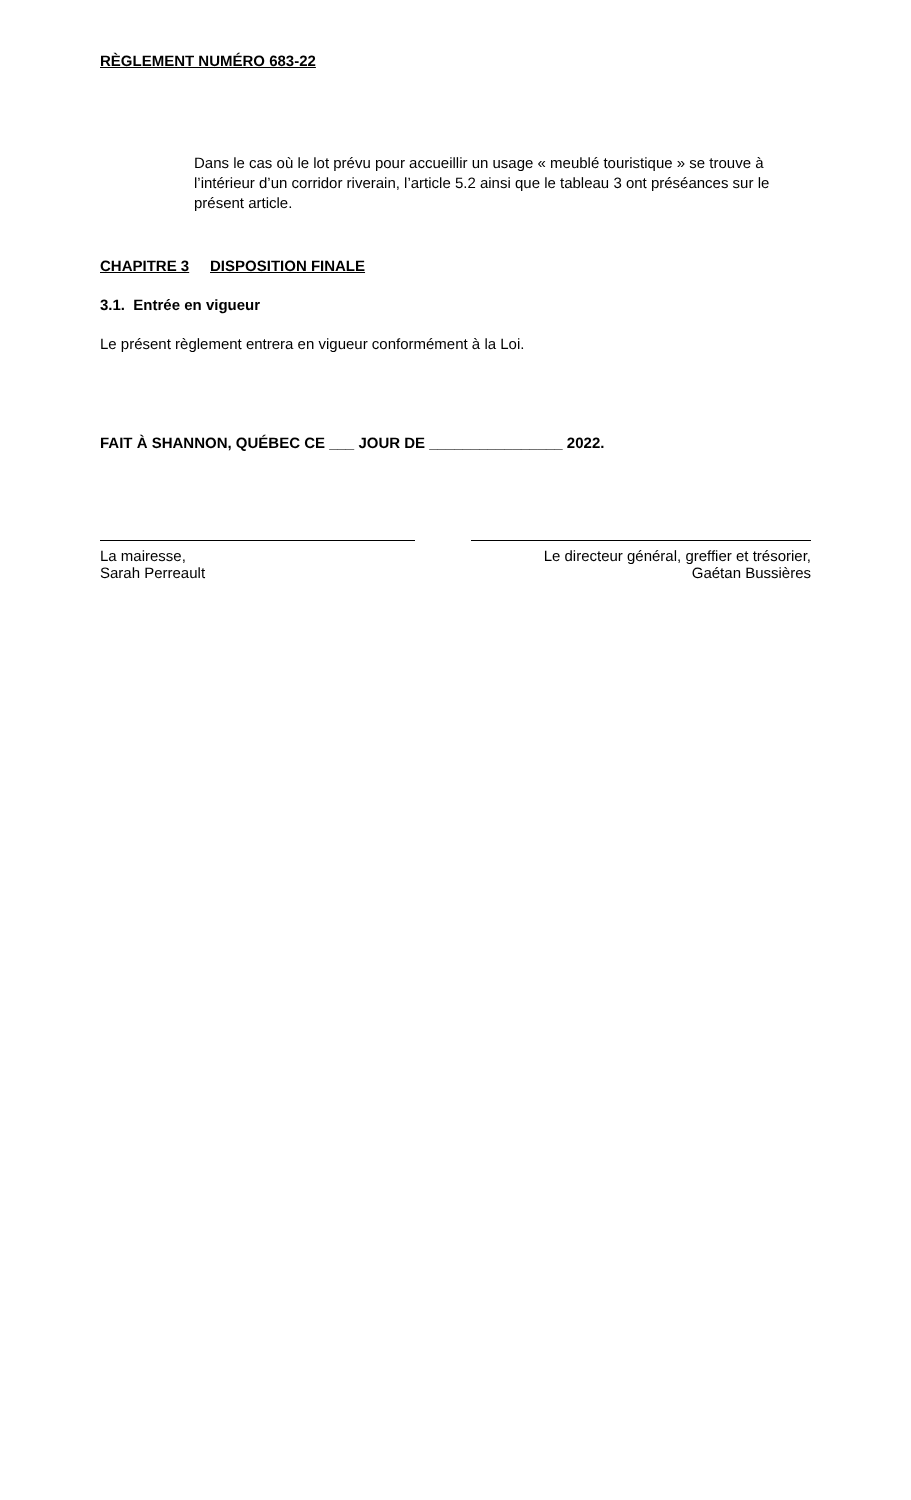RÈGLEMENT NUMÉRO 683-22
Dans le cas où le lot prévu pour accueillir un usage « meublé touristique » se trouve à l’intérieur d’un corridor riverain, l’article 5.2 ainsi que le tableau 3 ont préséances sur le présent article.
CHAPITRE 3 DISPOSITION FINALE
3.1. Entrée en vigueur
Le présent règlement entrera en vigueur conformément à la Loi.
FAIT À SHANNON, QUÉBEC CE ___ JOUR DE ________________ 2022.
La mairesse,
Sarah Perreault
Le directeur général, greffier et trésorier,
Gaétan Bussières